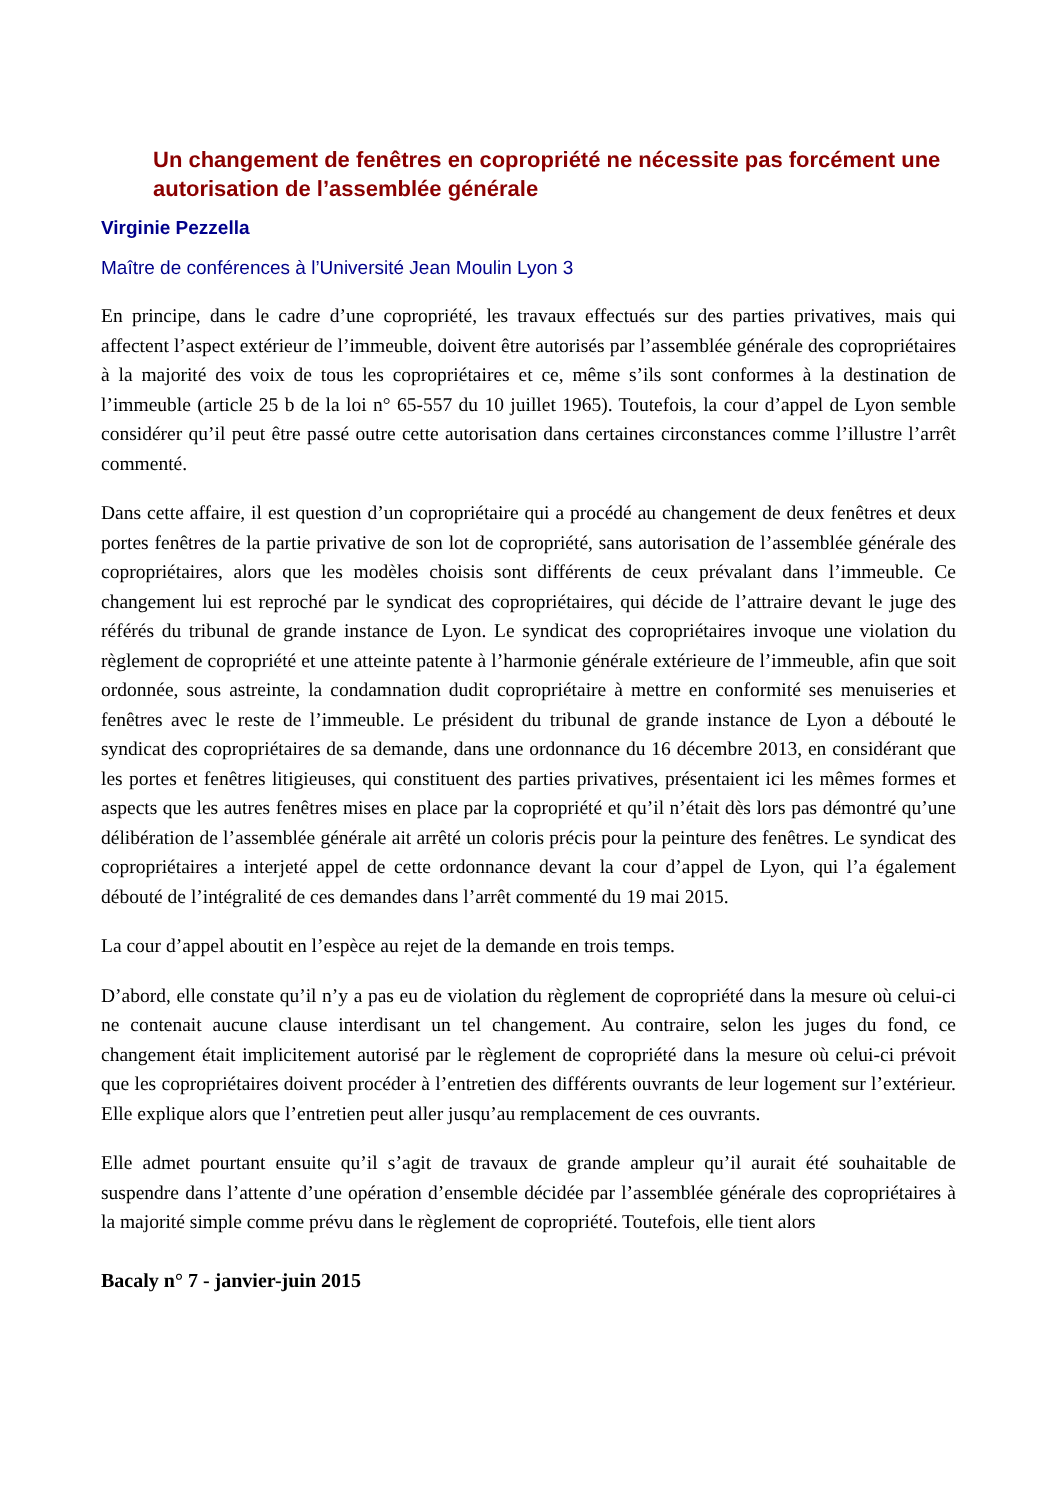Un changement de fenêtres en copropriété ne nécessite pas forcément une autorisation de l’assemblée générale
Virginie Pezzella
Maître de conférences à l’Université Jean Moulin Lyon 3
En principe, dans le cadre d’une copropriété, les travaux effectués sur des parties privatives, mais qui affectent l’aspect extérieur de l’immeuble, doivent être autorisés par l’assemblée générale des copropriétaires à la majorité des voix de tous les copropriétaires et ce, même s’ils sont conformes à la destination de l’immeuble (article 25 b de la loi n° 65-557 du 10 juillet 1965). Toutefois, la cour d’appel de Lyon semble considérer qu’il peut être passé outre cette autorisation dans certaines circonstances comme l’illustre l’arrêt commenté.
Dans cette affaire, il est question d’un copropriétaire qui a procédé au changement de deux fenêtres et deux portes fenêtres de la partie privative de son lot de copropriété, sans autorisation de l’assemblée générale des copropriétaires, alors que les modèles choisis sont différents de ceux prévalant dans l’immeuble. Ce changement lui est reproché par le syndicat des copropriétaires, qui décide de l’attraire devant le juge des référés du tribunal de grande instance de Lyon. Le syndicat des copropriétaires invoque une violation du règlement de copropriété et une atteinte patente à l’harmonie générale extérieure de l’immeuble, afin que soit ordonnée, sous astreinte, la condamnation dudit copropriétaire à mettre en conformité ses menuiseries et fenêtres avec le reste de l’immeuble. Le président du tribunal de grande instance de Lyon a débouté le syndicat des copropriétaires de sa demande, dans une ordonnance du 16 décembre 2013, en considérant que les portes et fenêtres litigieuses, qui constituent des parties privatives, présentaient ici les mêmes formes et aspects que les autres fenêtres mises en place par la copropriété et qu’il n’était dès lors pas démontré qu’une délibération de l’assemblée générale ait arrêté un coloris précis pour la peinture des fenêtres. Le syndicat des copropriétaires a interjeté appel de cette ordonnance devant la cour d’appel de Lyon, qui l’a également débouté de l’intégralité de ces demandes dans l’arrêt commenté du 19 mai 2015.
La cour d’appel aboutit en l’espèce au rejet de la demande en trois temps.
D’abord, elle constate qu’il n’y a pas eu de violation du règlement de copropriété dans la mesure où celui-ci ne contenait aucune clause interdisant un tel changement. Au contraire, selon les juges du fond, ce changement était implicitement autorisé par le règlement de copropriété dans la mesure où celui-ci prévoit que les copropriétaires doivent procéder à l’entretien des différents ouvrants de leur logement sur l’extérieur. Elle explique alors que l’entretien peut aller jusqu’au remplacement de ces ouvrants.
Elle admet pourtant ensuite qu’il s’agit de travaux de grande ampleur qu’il aurait été souhaitable de suspendre dans l’attente d’une opération d’ensemble décidée par l’assemblée générale des copropriétaires à la majorité simple comme prévu dans le règlement de copropriété. Toutefois, elle tient alors
Bacaly n° 7 - janvier-juin 2015